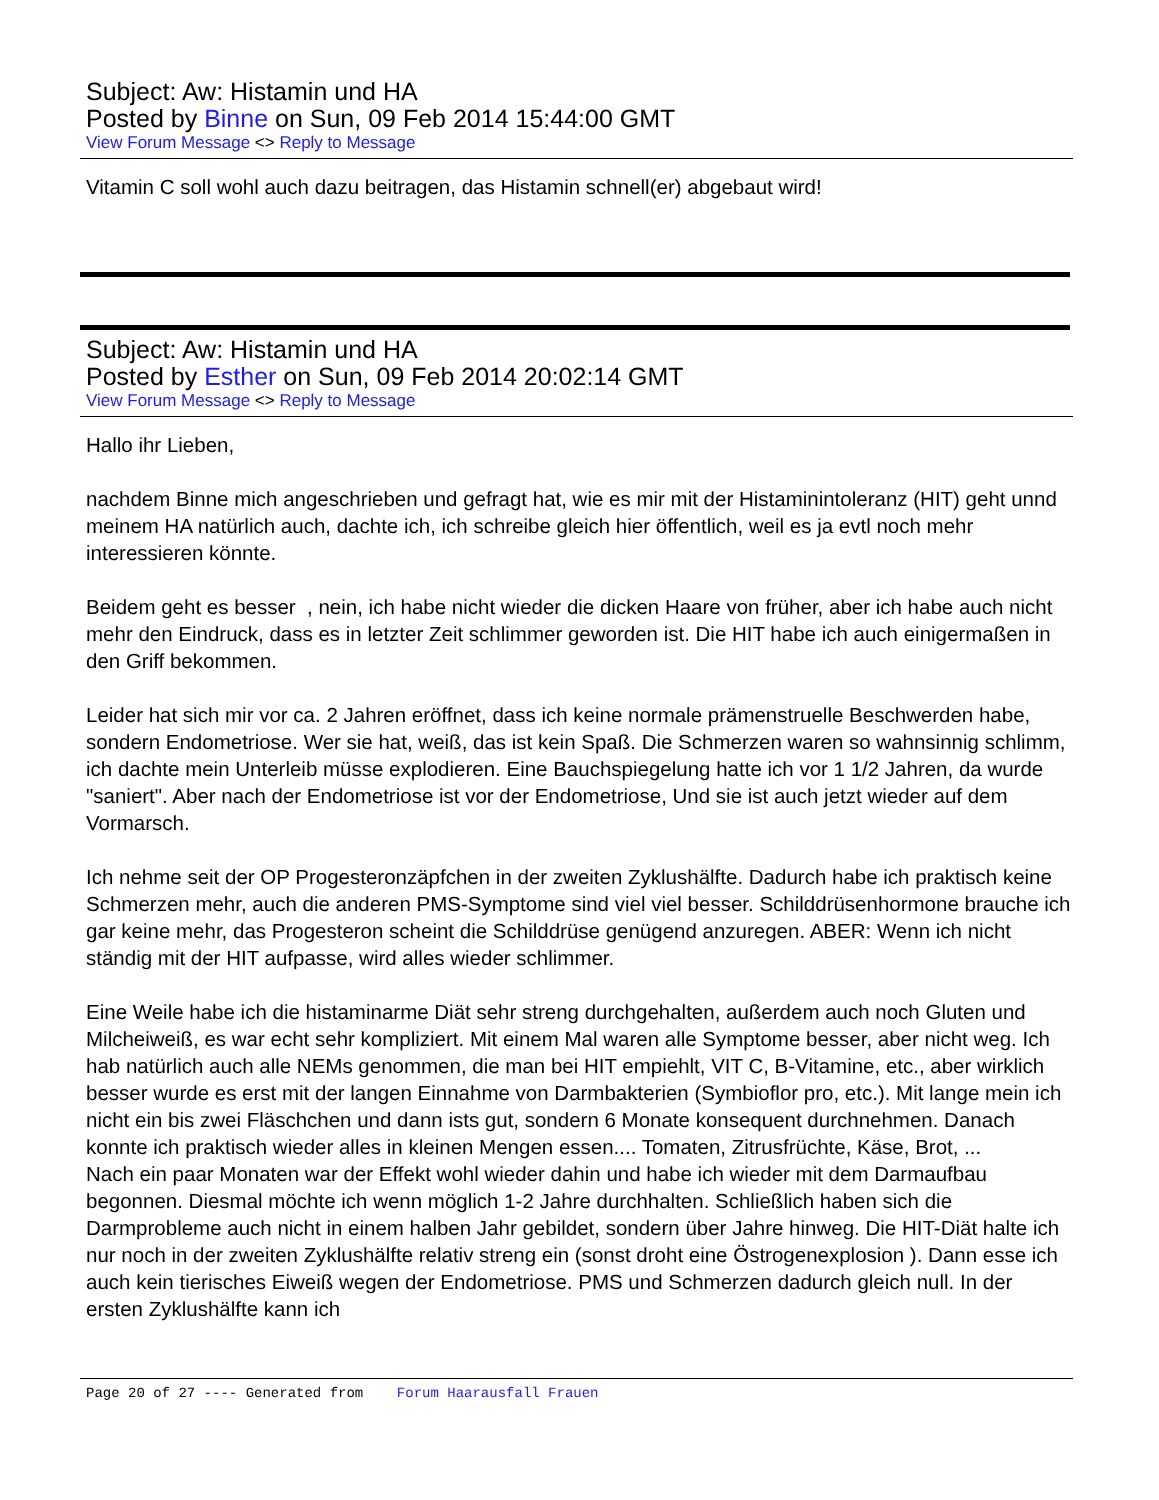Subject: Aw: Histamin und HA
Posted by Binne on Sun, 09 Feb 2014 15:44:00 GMT
View Forum Message <> Reply to Message
Vitamin C soll wohl auch dazu beitragen, das Histamin schnell(er) abgebaut wird!
Subject: Aw: Histamin und HA
Posted by Esther on Sun, 09 Feb 2014 20:02:14 GMT
View Forum Message <> Reply to Message
Hallo ihr Lieben,
nachdem Binne mich angeschrieben und gefragt hat, wie es mir mit der Histaminintoleranz (HIT) geht unnd meinem HA natürlich auch, dachte ich, ich schreibe gleich hier öffentlich, weil es ja evtl noch mehr interessieren könnte.
Beidem geht es besser , nein, ich habe nicht wieder die dicken Haare von früher, aber ich habe auch nicht mehr den Eindruck, dass es in letzter Zeit schlimmer geworden ist. Die HIT habe ich auch einigermaßen in den Griff bekommen.
Leider hat sich mir vor ca. 2 Jahren eröffnet, dass ich keine normale prämenstruelle Beschwerden habe, sondern Endometriose. Wer sie hat, weiß, das ist kein Spaß. Die Schmerzen waren so wahnsinnig schlimm, ich dachte mein Unterleib müsse explodieren. Eine Bauchspiegelung hatte ich vor 1 1/2 Jahren, da wurde "saniert". Aber nach der Endometriose ist vor der Endometriose, Und sie ist auch jetzt wieder auf dem Vormarsch.
Ich nehme seit der OP Progesteronzäpfchen in der zweiten Zyklushälfte. Dadurch habe ich praktisch keine Schmerzen mehr, auch die anderen PMS-Symptome sind viel viel besser. Schilddrüsenhormone brauche ich gar keine mehr, das Progesteron scheint die Schilddrüse genügend anzuregen. ABER: Wenn ich nicht ständig mit der HIT aufpasse, wird alles wieder schlimmer.
Eine Weile habe ich die histaminarme Diät sehr streng durchgehalten, außerdem auch noch Gluten und Milcheiweiß, es war echt sehr kompliziert. Mit einem Mal waren alle Symptome besser, aber nicht weg. Ich hab natürlich auch alle NEMs genommen, die man bei HIT empiehlt, VIT C, B-Vitamine, etc., aber wirklich besser wurde es erst mit der langen Einnahme von Darmbakterien (Symbioflor pro, etc.). Mit lange mein ich nicht ein bis zwei Fläschchen und dann ists gut, sondern 6 Monate konsequent durchnehmen. Danach konnte ich praktisch wieder alles in kleinen Mengen essen.... Tomaten, Zitrusfrüchte, Käse, Brot, ...
Nach ein paar Monaten war der Effekt wohl wieder dahin und habe ich wieder mit dem Darmaufbau begonnen. Diesmal möchte ich wenn möglich 1-2 Jahre durchhalten. Schließlich haben sich die Darmprobleme auch nicht in einem halben Jahr gebildet, sondern über Jahre hinweg. Die HIT-Diät halte ich nur noch in der zweiten Zyklushälfte relativ streng ein (sonst droht eine Östrogenexplosion ). Dann esse ich auch kein tierisches Eiweiß wegen der Endometriose. PMS und Schmerzen dadurch gleich null. In der ersten Zyklushälfte kann ich
Page 20 of 27 ---- Generated from Forum Haarausfall Frauen